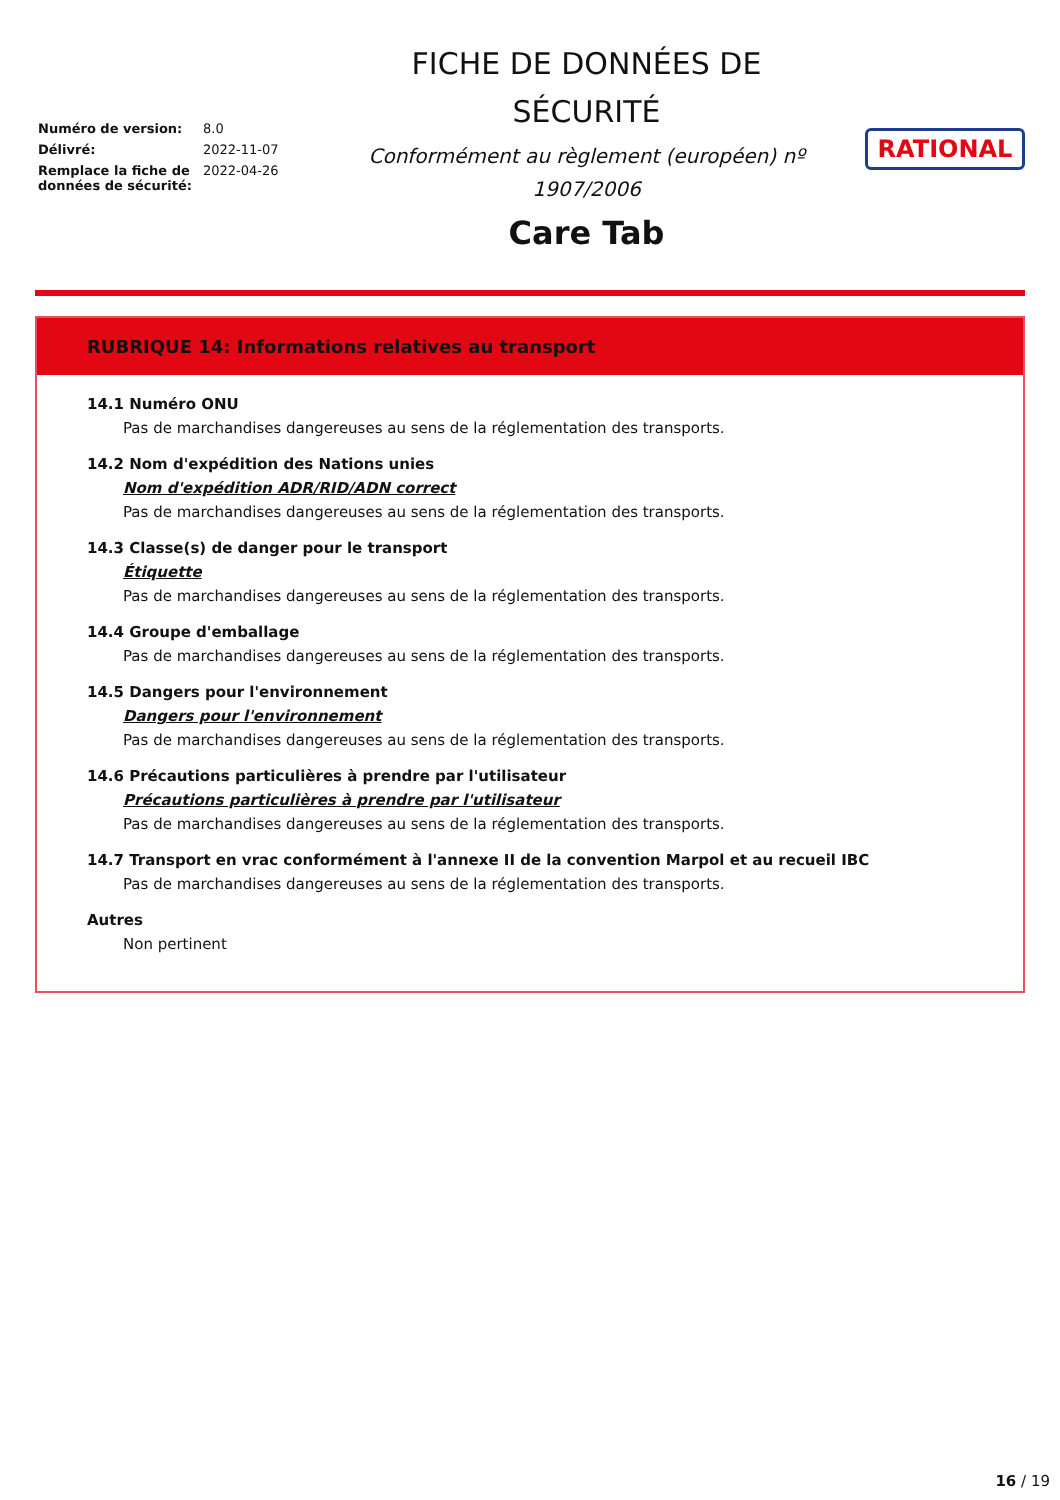| Numéro de version: | 8.0 |
| Délivré: | 2022-11-07 |
| Remplace la fiche de données de sécurité: | 2022-04-26 |
FICHE DE DONNÉES DE
SÉCURITÉ
Conformément au règlement (européen) nº
1907/2006
Care Tab
RATIONAL
RUBRIQUE 14: Informations relatives au transport
14.1 Numéro ONU
Pas de marchandises dangereuses au sens de la réglementation des transports.
14.2 Nom d'expédition des Nations unies
Nom d'expédition ADR/RID/ADN correct
Pas de marchandises dangereuses au sens de la réglementation des transports.
14.3 Classe(s) de danger pour le transport
Étiquette
Pas de marchandises dangereuses au sens de la réglementation des transports.
14.4 Groupe d'emballage
Pas de marchandises dangereuses au sens de la réglementation des transports.
14.5 Dangers pour l'environnement
Dangers pour l'environnement
Pas de marchandises dangereuses au sens de la réglementation des transports.
14.6 Précautions particulières à prendre par l'utilisateur
Précautions particulières à prendre par l'utilisateur
Pas de marchandises dangereuses au sens de la réglementation des transports.
14.7 Transport en vrac conformément à l'annexe II de la convention Marpol et au recueil IBC
Pas de marchandises dangereuses au sens de la réglementation des transports.
Autres
Non pertinent
16 / 19